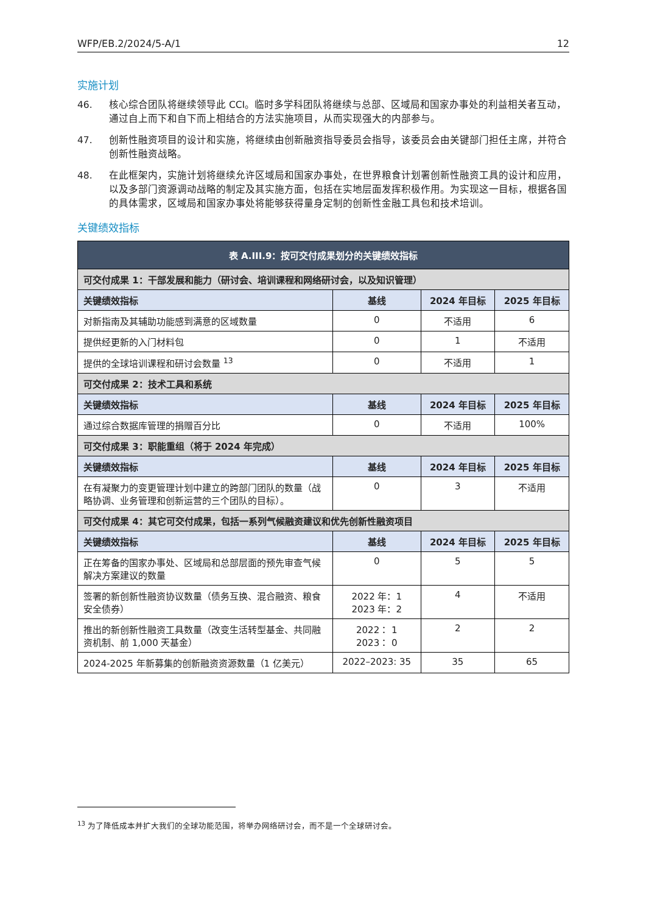WFP/EB.2/2024/5-A/1 12
实施计划
46. 核心综合团队将继续领导此 CCI。临时多学科团队将继续与总部、区域局和国家办事处的利益相关者互动，通过自上而下和自下而上相结合的方法实施项目，从而实现强大的内部参与。
47. 创新性融资项目的设计和实施，将继续由创新融资指导委员会指导，该委员会由关键部门担任主席，并符合创新性融资战略。
48. 在此框架内，实施计划将继续允许区域局和国家办事处，在世界粮食计划署创新性融资工具的设计和应用，以及多部门资源调动战略的制定及其实施方面，包括在实地层面发挥积极作用。为实现这一目标，根据各国的具体需求，区域局和国家办事处将能够获得量身定制的创新性金融工具包和技术培训。
关键绩效指标
| 表 A.III.9：按可交付成果划分的关键绩效指标 | | | |
| --- | --- | --- | --- |
| 可交付成果 1：干部发展和能力（研讨会、培训课程和网络研讨会，以及知识管理） | | | |
| 关键绩效指标 | 基线 | 2024 年目标 | 2025 年目标 |
| 对新指南及其辅助功能感到满意的区域数量 | 0 | 不适用 | 6 |
| 提供经更新的入门材料包 | 0 | 1 | 不适用 |
| 提供的全球培训课程和研讨会数量 <sup>13</sup> | 0 | 不适用 | 1 |
| 可交付成果 2：技术工具和系统 | | | |
| 关键绩效指标 | 基线 | 2024 年目标 | 2025 年目标 |
| 通过综合数据库管理的捐赠百分比 | 0 | 不适用 | 100% |
| 可交付成果 3：职能重组（将于 2024 年完成） | | | |
| 关键绩效指标 | 基线 | 2024 年目标 | 2025 年目标 |
| 在有凝聚力的变更管理计划中建立的跨部门团队的数量（战略协调、业务管理和创新运营的三个团队的目标）。 | 0 | 3 | 不适用 |
| 可交付成果 4：其它可交付成果，包括一系列气候融资建议和优先创新性融资项目 | | | |
| 关键绩效指标 | 基线 | 2024 年目标 | 2025 年目标 |
| 正在筹备的国家办事处、区域局和总部层面的预先审查气候解决方案建议的数量 | 0 | 5 | 5 |
| 签署的新创新性融资协议数量（债务互换、混合融资、粮食安全债券） | 2022 年：1 2023 年：2 | 4 | 不适用 |
| 推出的新创新性融资工具数量（改变生活转型基金、共同融资机制、前 1,000 天基金） | 2022： 1 2023： 0 | 2 | 2 |
| 2024-2025 年新募集的创新融资资源数量（1 亿美元） | 2022–2023: 35 | 35 | 65 |
<sup>13</sup> 为了降低成本并扩大我们的全球功能范围，将举办网络研讨会，而不是一个全球研讨会。